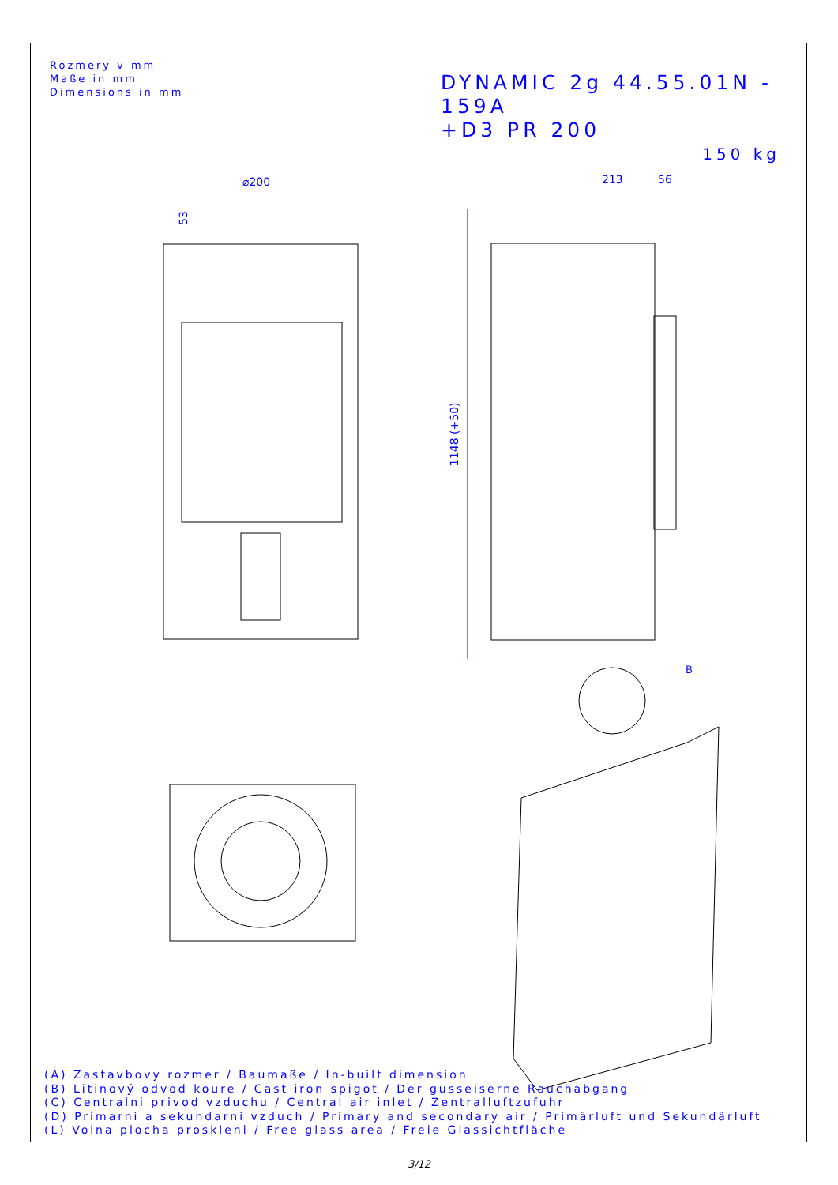1148 (+50)
⌀200
213
56
53
B
Rozmery v mm
Maße in mm
Dimensions in mm
DYNAMIC 2g 44.55.01N - 159A
+D3 PR 200
150 kg
(A) Zastavbovy rozmer / Baumaße / In-built dimension
(B) Litinový odvod koure / Cast iron spigot / Der gusseiserne Rauchabgang
(C) Centralni privod vzduchu / Central air inlet / Zentralluftzufuhr
(D) Primarni a sekundarni vzduch / Primary and secondary air / Primärluft und Sekundärluft
(L) Volna plocha proskleni / Free glass area / Freie Glassichtfläche
3/12